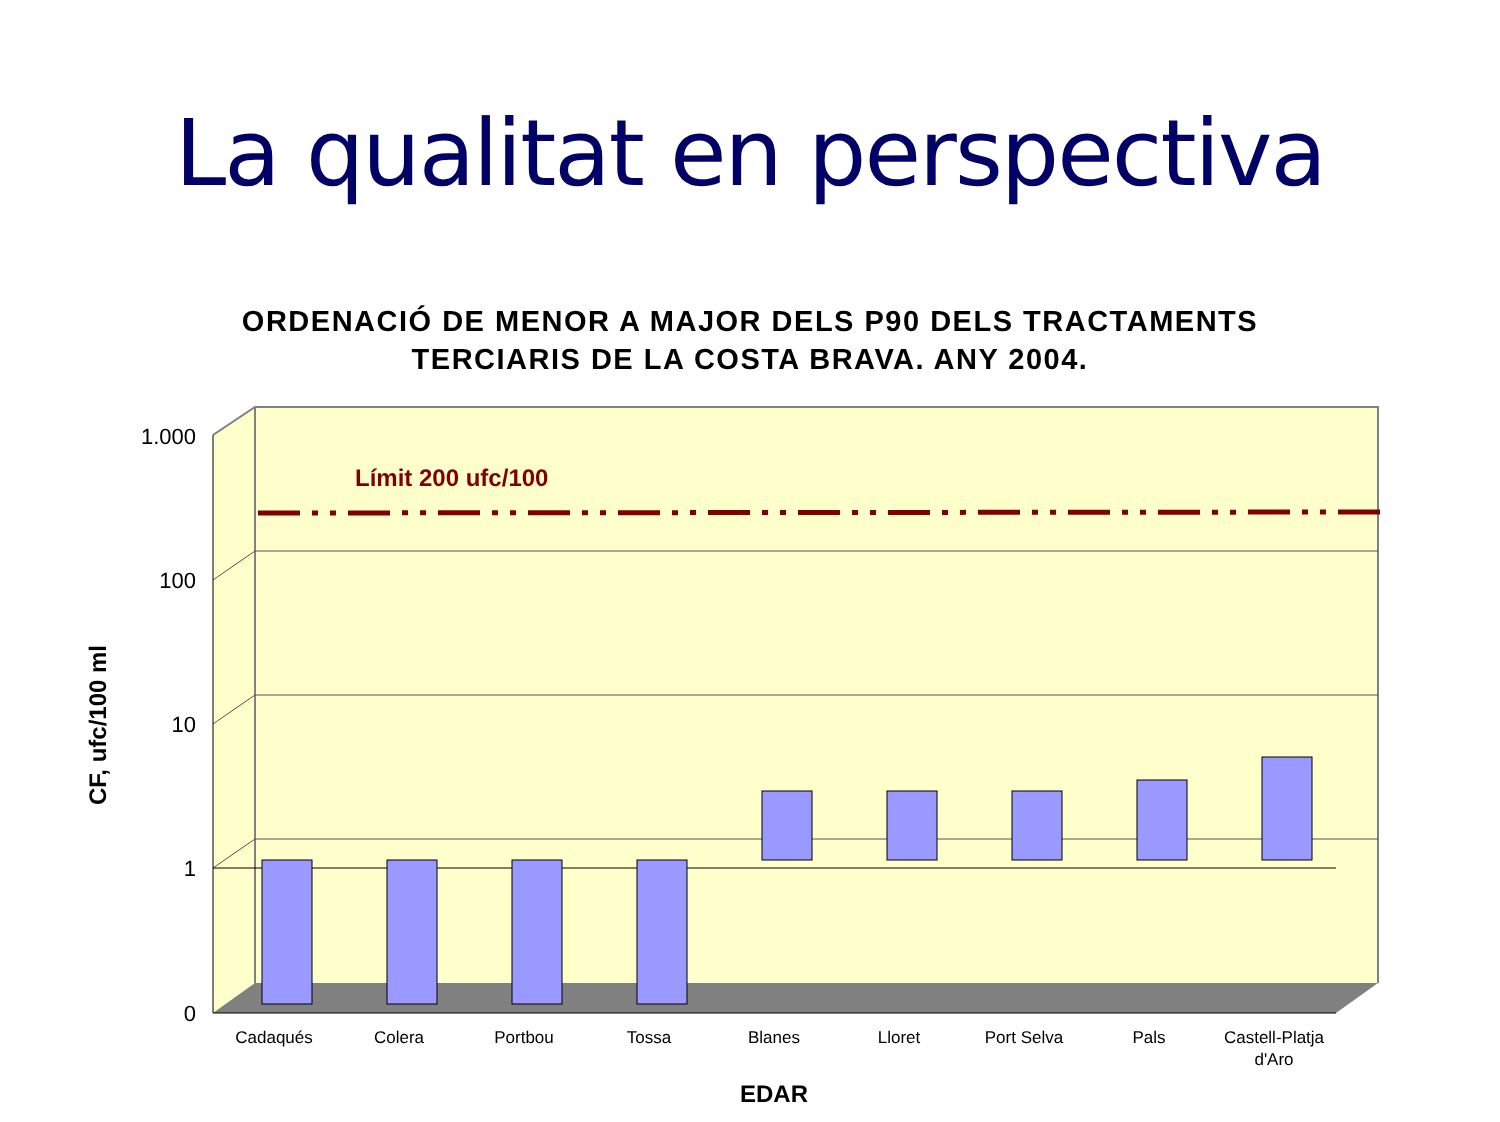La qualitat en perspectiva
ORDENACIÓ DE MENOR A MAJOR DELS P90 DELS TRACTAMENTS
TERCIARIS DE LA COSTA BRAVA. ANY 2004.
Límit 200 ufc/100
1.000
100
10
1
0
Cadaqués
Colera
Portbou
Tossa
Blanes
Lloret
Port Selva
Pals
Castell-Platja
d'Aro
EDAR
CF, ufc/100 ml